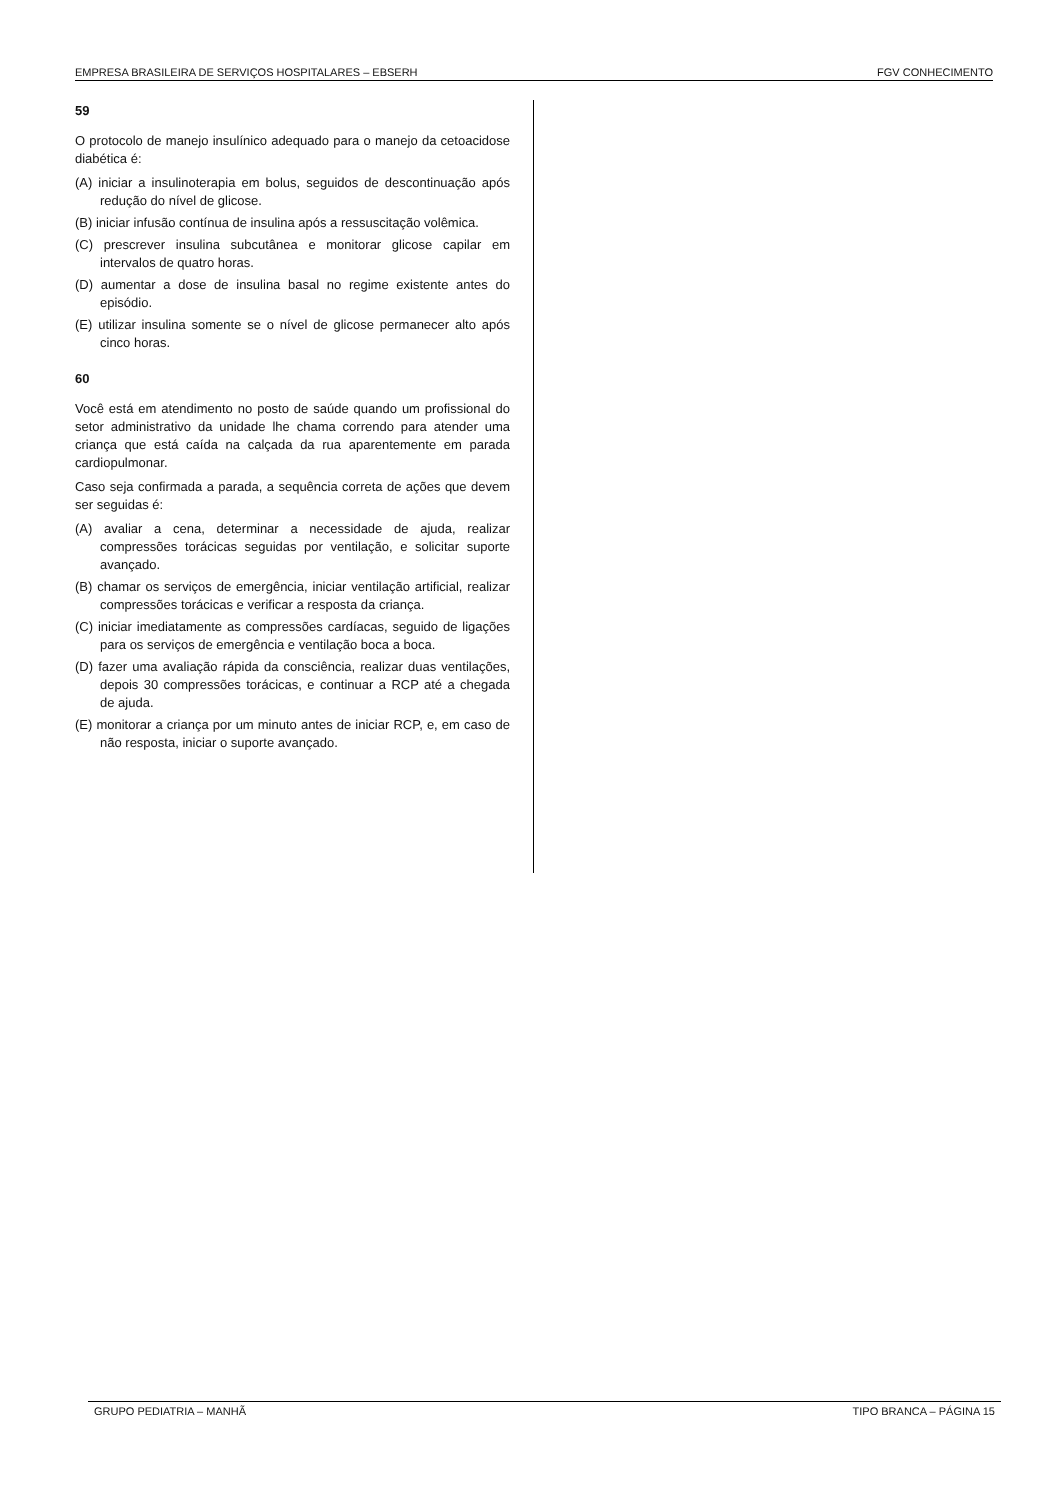EMPRESA BRASILEIRA DE SERVIÇOS HOSPITALARES – EBSERH FGV CONHECIMENTO
59
O protocolo de manejo insulínico adequado para o manejo da cetoacidose diabética é:
(A) iniciar a insulinoterapia em bolus, seguidos de descontinuação após redução do nível de glicose.
(B) iniciar infusão contínua de insulina após a ressuscitação volêmica.
(C) prescrever insulina subcutânea e monitorar glicose capilar em intervalos de quatro horas.
(D) aumentar a dose de insulina basal no regime existente antes do episódio.
(E) utilizar insulina somente se o nível de glicose permanecer alto após cinco horas.
60
Você está em atendimento no posto de saúde quando um profissional do setor administrativo da unidade lhe chama correndo para atender uma criança que está caída na calçada da rua aparentemente em parada cardiopulmonar.
Caso seja confirmada a parada, a sequência correta de ações que devem ser seguidas é:
(A) avaliar a cena, determinar a necessidade de ajuda, realizar compressões torácicas seguidas por ventilação, e solicitar suporte avançado.
(B) chamar os serviços de emergência, iniciar ventilação artificial, realizar compressões torácicas e verificar a resposta da criança.
(C) iniciar imediatamente as compressões cardíacas, seguido de ligações para os serviços de emergência e ventilação boca a boca.
(D) fazer uma avaliação rápida da consciência, realizar duas ventilações, depois 30 compressões torácicas, e continuar a RCP até a chegada de ajuda.
(E) monitorar a criança por um minuto antes de iniciar RCP, e, em caso de não resposta, iniciar o suporte avançado.
GRUPO PEDIATRIA – MANHÃ TIPO BRANCA – PÁGINA 15